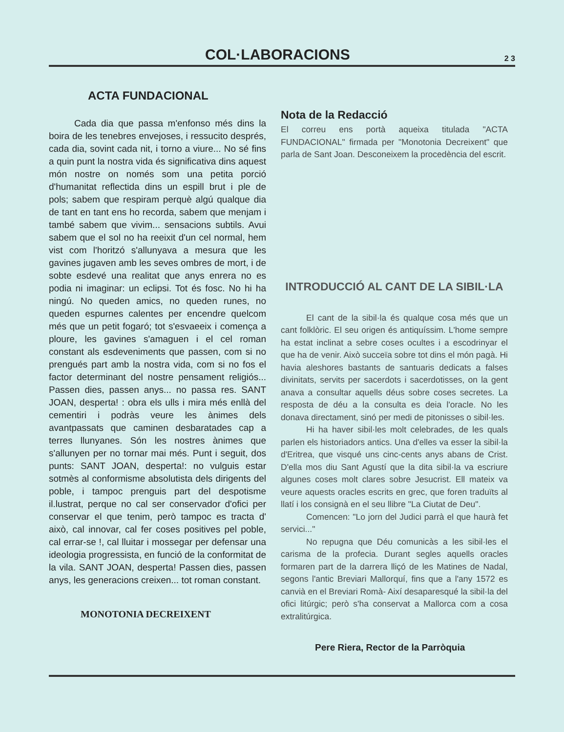COL·LABORACIONS
2 3
ACTA FUNDACIONAL
Cada dia que passa m'enfonso més dins la boira de les tenebres envejoses, i ressucito després, cada dia, sovint cada nit, i torno a viure... No sé fins a quin punt la nostra vida és significativa dins aquest món nostre on només som una petita porció d'humanitat reflectida dins un espill brut i ple de pols; sabem que respiram perquè algú qualque dia de tant en tant ens ho recorda, sabem que menjam i també sabem que vivim... sensacions subtils. Avui sabem que el sol no ha reeixit d'un cel normal, hem vist com l'horitzó s'allunyava a mesura que les gavines jugaven amb les seves ombres de mort, i de sobte esdevé una realitat que anys enrera no es podia ni imaginar: un eclipsi. Tot és fosc. No hi ha ningú. No queden amics, no queden runes, no queden espurnes calentes per encendre quelcom més que un petit fogaró; tot s'esvaeeix i comença a ploure, les gavines s'amaguen i el cel roman constant als esdeveniments que passen, com si no prengués part amb la nostra vida, com si no fos el factor determinant del nostre pensament religiós... Passen dies, passen anys... no passa res. SANT JOAN, desperta! : obra els ulls i mira més enllà del cementiri i podràs veure les ànimes dels avantpassats que caminen desbaratades cap a terres llunyanes. Són les nostres ànimes que s'allunyen per no tornar mai més. Punt i seguit, dos punts: SANT JOAN, desperta!: no vulguis estar sotmès al conformisme absolutista dels dirigents del poble, i tampoc prenguis part del despotisme il.lustrat, perque no cal ser conservador d'ofici per conservar el que tenim, però tampoc es tracta d' això, cal innovar, cal fer coses positives pel poble, cal errar-se !, cal lluitar i mossegar per defensar una ideologia progressista, en funció de la conformitat de la vila. SANT JOAN, desperta! Passen dies, passen anys, les generacions creixen... tot roman constant.
MONOTONIA DECREIXENT
Nota de la Redacció
El correu ens portà aqueixa titulada "ACTA FUNDACIONAL" firmada per "Monotonia Decreixent" que parla de Sant Joan. Desconeixem la procedència del escrit.
INTRODUCCIÓ AL CANT DE LA SIBIL·LA
El cant de la sibil·la és qualque cosa més que un cant folklòric. El seu origen és antiquíssim. L'home sempre ha estat inclinat a sebre coses ocultes i a escodrinyar el que ha de venir. Això succeïa sobre tot dins el món pagà. Hi havia aleshores bastants de santuaris dedicats a falses divinitats, servits per sacerdots i sacerdotisses, on la gent anava a consultar aquells déus sobre coses secretes. La resposta de déu a la consulta es deia l'oracle. No les donava directament, sinó per medi de pitonisses o sibil·les.
Hi ha haver sibil·les molt celebrades, de les quals parlen els historiadors antics. Una d'elles va esser la sibil·la d'Eritrea, que visqué uns cinc-cents anys abans de Crist. D'ella mos diu Sant Agustí que la dita sibil·la va escriure algunes coses molt clares sobre Jesucrist. Ell mateix va veure aquests oracles escrits en grec, que foren traduïts al llatí i los consignà en el seu llibre "La Ciutat de Deu".
Comencen: "Lo jorn del Judici parrà el que haurà fet servici..."
No repugna que Déu comunicàs a les sibil·les el carisma de la profecia. Durant segles aquells oracles formaren part de la darrera lliçó de les Matines de Nadal, segons l'antic Breviari Mallorquí, fins que a l'any 1572 es canvià en el Breviari Romà- Així desaparesqué la sibil·la del ofici litúrgic; però s'ha conservat a Mallorca com a cosa extralitúrgica.
Pere Riera, Rector de la Parròquia